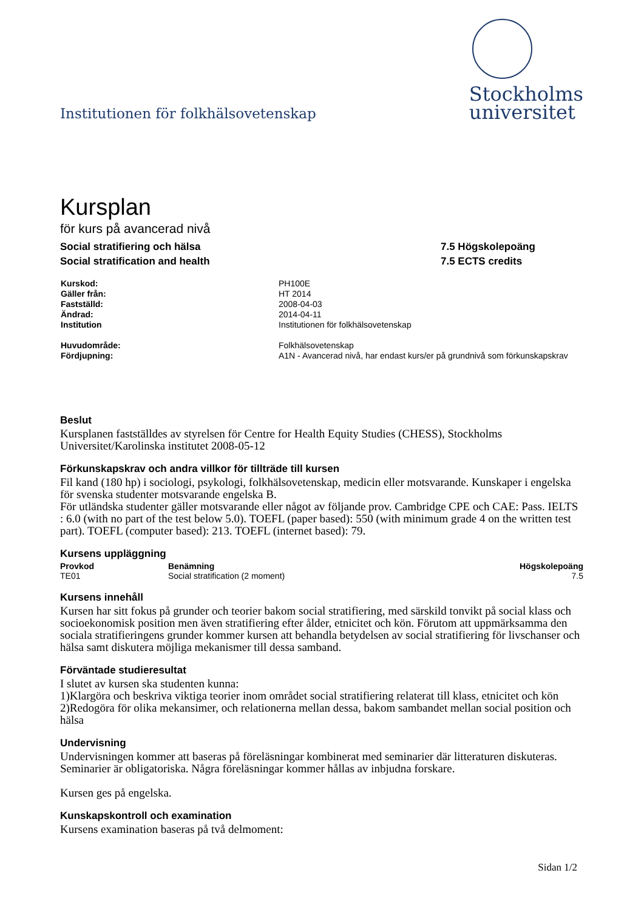Institutionen för folkhälsovetenskap
Stockholms
universitet
Kursplan
för kurs på avancerad nivå
Social stratifiering och hälsa
Social stratification and health
7.5 Högskolepoäng
7.5 ECTS credits
| Kurskod: | PH100E |
| Gäller från: | HT 2014 |
| Fastställd: | 2008-04-03 |
| Ändrad: | 2014-04-11 |
| Institution | Institutionen för folkhälsovetenskap |
| Huvudområde: | Folkhälsovetenskap |
| Fördjupning: | A1N - Avancerad nivå, har endast kurs/er på grundnivå som förkunskapskrav |
Beslut
Kursplanen fastställdes av styrelsen för Centre for Health Equity Studies (CHESS), Stockholms Universitet/Karolinska institutet 2008-05-12
Förkunskapskrav och andra villkor för tillträde till kursen
Fil kand (180 hp) i sociologi, psykologi, folkhälsovetenskap, medicin eller motsvarande. Kunskaper i engelska för svenska studenter motsvarande engelska B.
För utländska studenter gäller motsvarande eller något av följande prov. Cambridge CPE och CAE: Pass. IELTS : 6.0 (with no part of the test below 5.0). TOEFL (paper based): 550 (with minimum grade 4 on the written test part). TOEFL (computer based): 213. TOEFL (internet based): 79.
Kursens uppläggning
| Provkod | Benämning | Högskolepoäng |
| --- | --- | --- |
| TE01 | Social stratification (2 moment) | 7.5 |
Kursens innehåll
Kursen har sitt fokus på grunder och teorier bakom social stratifiering, med särskild tonvikt på social klass och socioekonomisk position men även stratifiering efter ålder, etnicitet och kön. Förutom att uppmärksamma den sociala stratifieringens grunder kommer kursen att behandla betydelsen av social stratifiering för livschanser och hälsa samt diskutera möjliga mekanismer till dessa samband.
Förväntade studieresultat
I slutet av kursen ska studenten kunna:
1)Klargöra och beskriva viktiga teorier inom området social stratifiering relaterat till klass, etnicitet och kön
2)Redogöra för olika mekansimer, och relationerna mellan dessa, bakom sambandet mellan social position och hälsa
Undervisning
Undervisningen kommer att baseras på föreläsningar kombinerat med seminarier där litteraturen diskuteras. Seminarier är obligatoriska. Några föreläsningar kommer hållas av inbjudna forskare.
Kursen ges på engelska.
Kunskapskontroll och examination
Kursens examination baseras på två delmoment:
Sidan 1/2